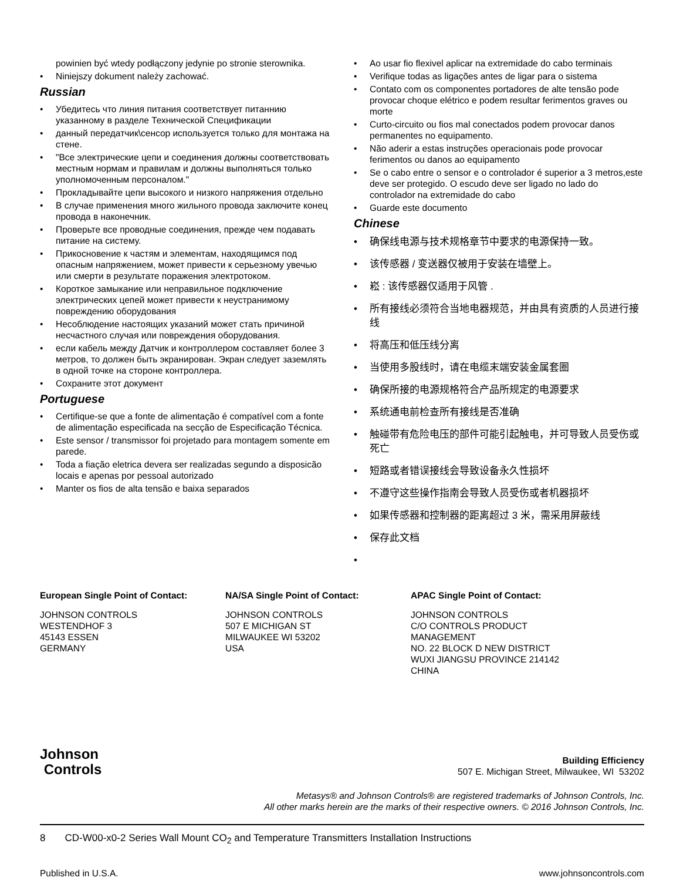powinien być wtedy podłączony jedynie po stronie sterownika.
• Niniejszy dokument należy zachować.
Russian
• Убедитесь что линия питания соответствует питаннию указанному в разделе Технической Спецификации
• данный передатчик\сенсор используется только для монтажа на стене.
• "Все электрические цепи и соединения должны соответствовать местным нормам и правилам и должны выполняться только уполномоченным персоналом."
• Прокладывайте цепи высокого и низкого напряжения отдельно
• В случае применения много жильного провода заключите конец провода в наконечник.
• Проверьте все проводные соединения, прежде чем подавать питание на систему.
• Прикосновение к частям и элементам, находящимся под опасным напряжением, может привести к серьезному увечью или смерти в результате поражения электротоком.
• Короткое замыкание или неправильное подключение электрических цепей может привести к неустранимому повреждению оборудования
• Несоблюдение настоящих указаний может стать причиной несчастного случая или повреждения оборудования.
• если кабель между Датчик и контроллером составляет более 3 метров, то должен быть экранирован. Экран следует заземлять в одной точке на стороне контроллера.
• Сохраните этот документ
Portuguese
• Certifique-se que a fonte de alimentação é compatível com a fonte de alimentação especificada na secção de Especificação Técnica.
• Este sensor / transmissor foi projetado para montagem somente em parede.
• Toda a fiação eletrica devera ser realizadas segundo a disposicão locais e apenas por pessoal autorizado
• Manter os fios de alta tensão e baixa separados
• Ao usar fio flexivel aplicar na extremidade do cabo terminais
• Verifique todas as ligações antes de ligar para o sistema
• Contato com os componentes portadores de alte tensão pode provocar choque elétrico e podem resultar ferimentos graves ou morte
• Curto-circuito ou fios mal conectados podem provocar danos permanentes no equipamento.
• Não aderir a estas instruções operacionais pode provocar ferimentos ou danos ao equipamento
• Se o cabo entre o sensor e o controlador é superior a 3 metros,este deve ser protegido. O escudo deve ser ligado no lado do controlador na extremidade do cabo
• Guarde este documento
Chinese
• 确保线电源与技术规格章节中要求的电源保持一致。
• 该传感器 / 变送器仅被用于安装在墙壁上。
• 崧 : 该传感器仅适用于风管 .
• 所有接线必须符合当地电器规范，并由具有资质的人员进行接线
• 将高压和低压线分离
• 当使用多股线时，请在电缆末端安装金属套圈
• 确保所接的电源规格符合产品所规定的电源要求
• 系统通电前检查所有接线是否准确
• 触碰带有危险电压的部件可能引起触电，并可导致人员受伤或死亡
• 短路或者错误接线会导致设备永久性损坏
• 不遵守这些操作指南会导致人员受伤或者机器损坏
• 如果传感器和控制器的距离超过 3 米，需采用屏蔽线
• 保存此文档
•
European Single Point of Contact:
JOHNSON CONTROLS
WESTENDHOF 3
45143 ESSEN
GERMANY
NA/SA Single Point of Contact:
JOHNSON CONTROLS
507 E MICHIGAN ST
MILWAUKEE WI 53202
USA
APAC Single Point of Contact:
JOHNSON CONTROLS
C/O CONTROLS PRODUCT
MANAGEMENT
NO. 22 BLOCK D NEW DISTRICT
WUXI JIANGSU PROVINCE 214142
CHINA
Johnson
Controls
Building Efficiency
507 E. Michigan Street, Milwaukee, WI 53202
Metasys® and Johnson Controls® are registered trademarks of Johnson Controls, Inc.
All other marks herein are the marks of their respective owners. © 2016 Johnson Controls, Inc.
8 CD-W00-x0-2 Series Wall Mount CO<sub>2</sub> and Temperature Transmitters Installation Instructions
Published in U.S.A. www.johnsoncontrols.com